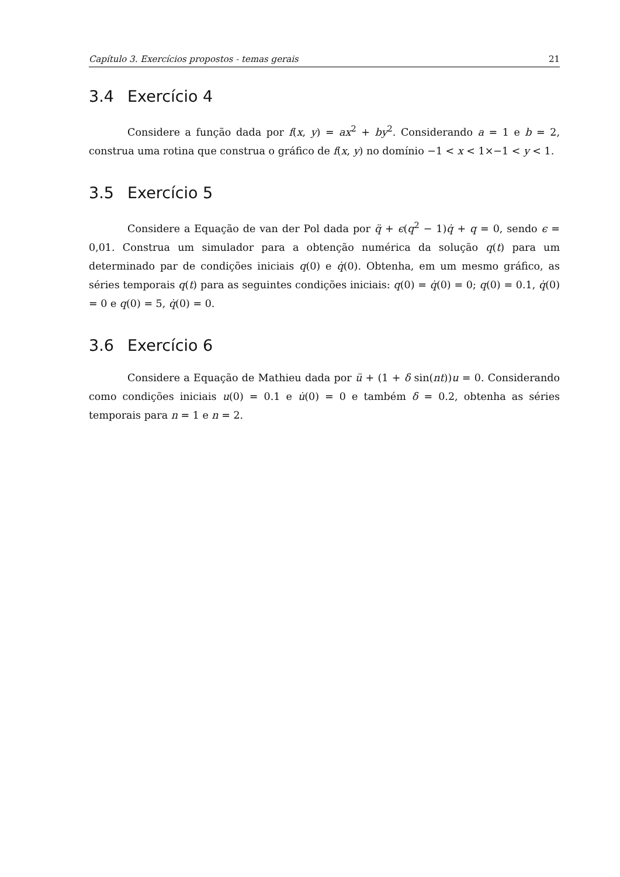Capítulo 3. Exercícios propostos - temas gerais 21
3.4 Exercício 4
Considere a função dada por f(x, y) = ax<sup>2</sup> + by<sup>2</sup>. Considerando a = 1 e b = 2, construa uma rotina que construa o gráfico de f(x, y) no domínio −1 < x < 1×−1 < y < 1.
3.5 Exercício 5
Considere a Equação de van der Pol dada por q̈ + ϵ(q<sup>2</sup> − 1)q̇ + q = 0, sendo ϵ = 0,01. Construa um simulador para a obtenção numérica da solução q(t) para um determinado par de condições iniciais q(0) e q̇(0). Obtenha, em um mesmo gráfico, as séries temporais q(t) para as seguintes condições iniciais: q(0) = q̇(0) = 0; q(0) = 0.1, q̇(0) = 0 e q(0) = 5, q̇(0) = 0.
3.6 Exercício 6
Considere a Equação de Mathieu dada por ü + (1 + δ sin(nt))u = 0. Considerando como condições iniciais u(0) = 0.1 e u̇(0) = 0 e também δ = 0.2, obtenha as séries temporais para n = 1 e n = 2.